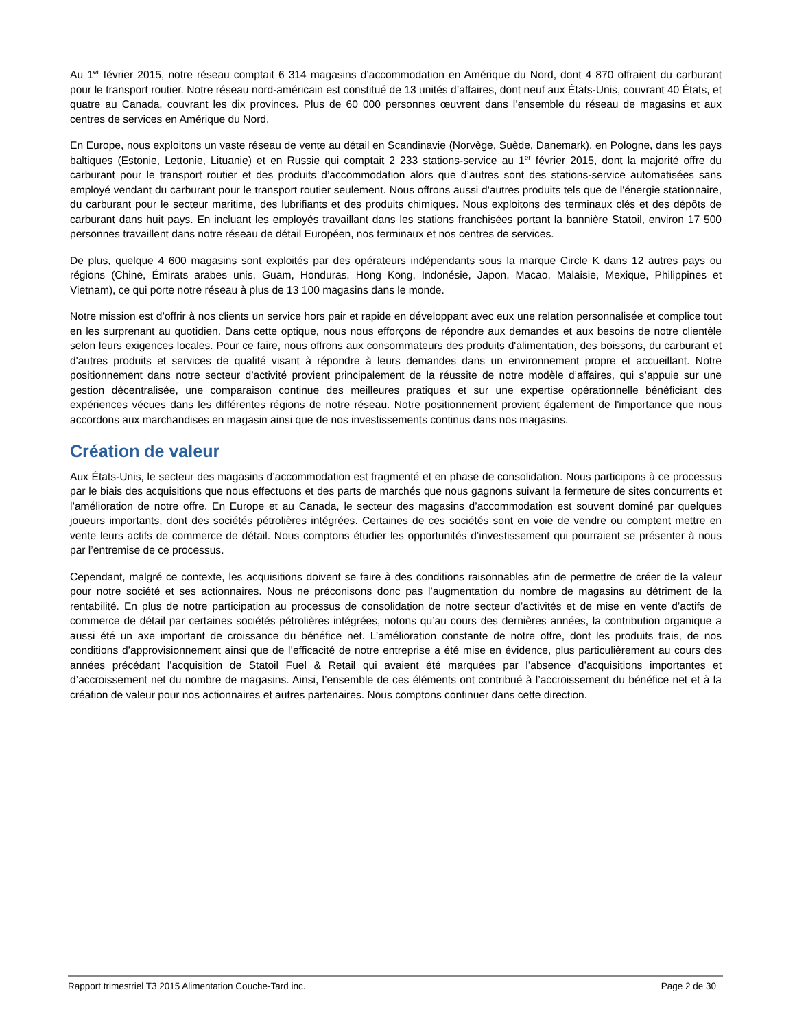Au 1<sup>er</sup> février 2015, notre réseau comptait 6 314 magasins d’accommodation en Amérique du Nord, dont 4 870 offraient du carburant pour le transport routier. Notre réseau nord-américain est constitué de 13 unités d’affaires, dont neuf aux États-Unis, couvrant 40 États, et quatre au Canada, couvrant les dix provinces. Plus de 60 000 personnes œuvrent dans l’ensemble du réseau de magasins et aux centres de services en Amérique du Nord.
En Europe, nous exploitons un vaste réseau de vente au détail en Scandinavie (Norvège, Suède, Danemark), en Pologne, dans les pays baltiques (Estonie, Lettonie, Lituanie) et en Russie qui comptait 2 233 stations-service au 1<sup>er</sup> février 2015, dont la majorité offre du carburant pour le transport routier et des produits d’accommodation alors que d’autres sont des stations-service automatisées sans employé vendant du carburant pour le transport routier seulement. Nous offrons aussi d'autres produits tels que de l'énergie stationnaire, du carburant pour le secteur maritime, des lubrifiants et des produits chimiques. Nous exploitons des terminaux clés et des dépôts de carburant dans huit pays. En incluant les employés travaillant dans les stations franchisées portant la bannière Statoil, environ 17 500 personnes travaillent dans notre réseau de détail Européen, nos terminaux et nos centres de services.
De plus, quelque 4 600 magasins sont exploités par des opérateurs indépendants sous la marque Circle K dans 12 autres pays ou régions (Chine, Émirats arabes unis, Guam, Honduras, Hong Kong, Indonésie, Japon, Macao, Malaisie, Mexique, Philippines et Vietnam), ce qui porte notre réseau à plus de 13 100 magasins dans le monde.
Notre mission est d’offrir à nos clients un service hors pair et rapide en développant avec eux une relation personnalisée et complice tout en les surprenant au quotidien. Dans cette optique, nous nous efforçons de répondre aux demandes et aux besoins de notre clientèle selon leurs exigences locales. Pour ce faire, nous offrons aux consommateurs des produits d'alimentation, des boissons, du carburant et d'autres produits et services de qualité visant à répondre à leurs demandes dans un environnement propre et accueillant. Notre positionnement dans notre secteur d’activité provient principalement de la réussite de notre modèle d’affaires, qui s’appuie sur une gestion décentralisée, une comparaison continue des meilleures pratiques et sur une expertise opérationnelle bénéficiant des expériences vécues dans les différentes régions de notre réseau. Notre positionnement provient également de l'importance que nous accordons aux marchandises en magasin ainsi que de nos investissements continus dans nos magasins.
Création de valeur
Aux États-Unis, le secteur des magasins d’accommodation est fragmenté et en phase de consolidation. Nous participons à ce processus par le biais des acquisitions que nous effectuons et des parts de marchés que nous gagnons suivant la fermeture de sites concurrents et l’amélioration de notre offre. En Europe et au Canada, le secteur des magasins d’accommodation est souvent dominé par quelques joueurs importants, dont des sociétés pétrolières intégrées. Certaines de ces sociétés sont en voie de vendre ou comptent mettre en vente leurs actifs de commerce de détail. Nous comptons étudier les opportunités d’investissement qui pourraient se présenter à nous par l’entremise de ce processus.
Cependant, malgré ce contexte, les acquisitions doivent se faire à des conditions raisonnables afin de permettre de créer de la valeur pour notre société et ses actionnaires. Nous ne préconisons donc pas l’augmentation du nombre de magasins au détriment de la rentabilité. En plus de notre participation au processus de consolidation de notre secteur d’activités et de mise en vente d’actifs de commerce de détail par certaines sociétés pétrolières intégrées, notons qu’au cours des dernières années, la contribution organique a aussi été un axe important de croissance du bénéfice net. L’amélioration constante de notre offre, dont les produits frais, de nos conditions d’approvisionnement ainsi que de l’efficacité de notre entreprise a été mise en évidence, plus particulièrement au cours des années précédant l’acquisition de Statoil Fuel & Retail qui avaient été marquées par l’absence d’acquisitions importantes et d’accroissement net du nombre de magasins. Ainsi, l’ensemble de ces éléments ont contribué à l’accroissement du bénéfice net et à la création de valeur pour nos actionnaires et autres partenaires. Nous comptons continuer dans cette direction.
Rapport trimestriel T3 2015 Alimentation Couche-Tard inc. Page 2 de 30